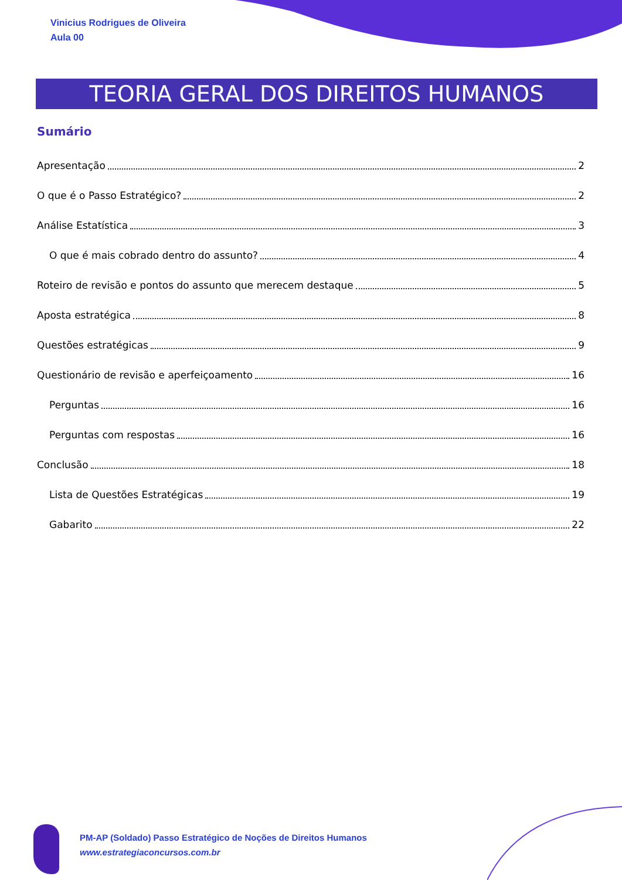Vinicius Rodrigues de Oliveira
Aula 00
TEORIA GERAL DOS DIREITOS HUMANOS
Sumário
Apresentação 2
O que é o Passo Estratégico? 2
Análise Estatística 3
O que é mais cobrado dentro do assunto? 4
Roteiro de revisão e pontos do assunto que merecem destaque 5
Aposta estratégica 8
Questões estratégicas 9
Questionário de revisão e aperfeiçoamento 16
Perguntas 16
Perguntas com respostas 16
Conclusão 18
Lista de Questões Estratégicas 19
Gabarito 22
PM-AP (Soldado) Passo Estratégico de Noções de Direitos Humanos
www.estrategiaconcursos.com.br